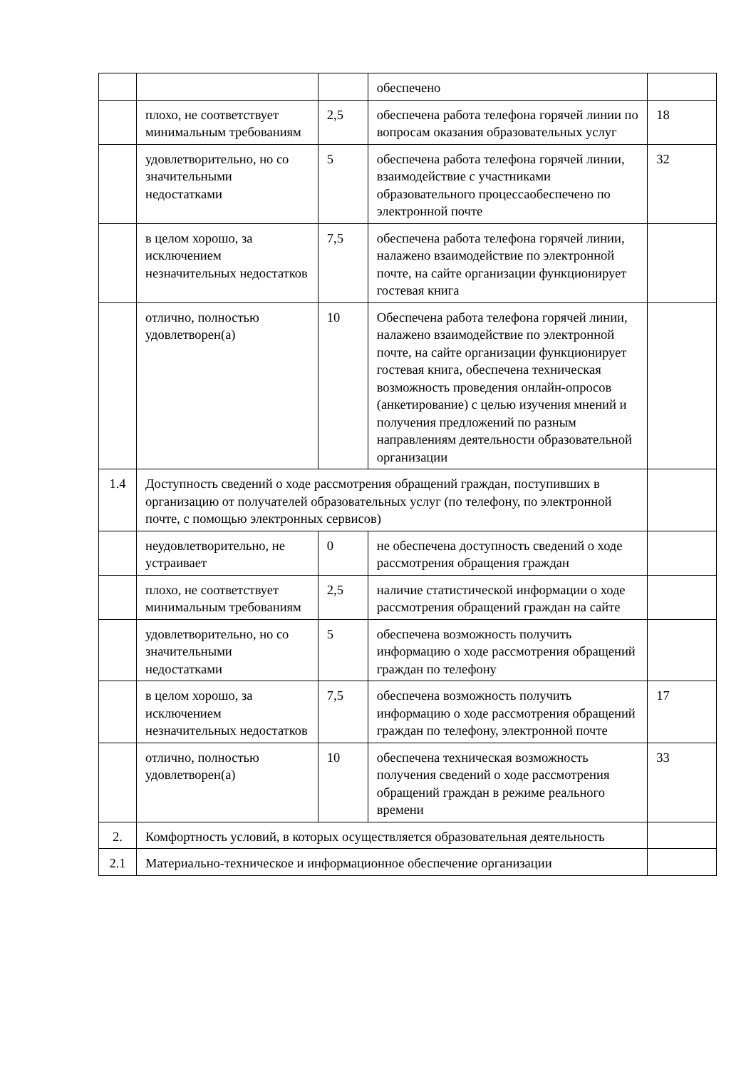| | | | обеспечено | |
| | плохо, не соответствует минимальным требованиям | 2,5 | обеспечена работа телефона горячей линии по вопросам оказания образовательных услуг | 18 |
| | удовлетворительно, но со значительными недостатками | 5 | обеспечена работа телефона горячей линии, взаимодействие с участниками образовательного процессаобеспечено по электронной почте | 32 |
| | в целом хорошо, за исключением незначительных недостатков | 7,5 | обеспечена работа телефона горячей линии, налажено взаимодействие по электронной почте, на сайте организации функционирует гостевая книга | |
| | отлично, полностью удовлетворен(а) | 10 | Обеспечена работа телефона горячей линии, налажено взаимодействие по электронной почте, на сайте организации функционирует гостевая книга, обеспечена техническая возможность проведения онлайн-опросов (анкетирование) с целью изучения мнений и получения предложений по разным направлениям деятельности образовательной организации | |
| 1.4 | Доступность сведений о ходе рассмотрения обращений граждан, поступивших в организацию от получателей образовательных услуг (по телефону, по электронной почте, с помощью электронных сервисов) | | | |
| | неудовлетворительно, не устраивает | 0 | не обеспечена доступность сведений о ходе рассмотрения обращения граждан | |
| | плохо, не соответствует минимальным требованиям | 2,5 | наличие статистической информации о ходе рассмотрения обращений граждан на сайте | |
| | удовлетворительно, но со значительными недостатками | 5 | обеспечена возможность получить информацию о ходе рассмотрения обращений граждан по телефону | |
| | в целом хорошо, за исключением незначительных недостатков | 7,5 | обеспечена возможность получить информацию о ходе рассмотрения обращений граждан по телефону, электронной почте | 17 |
| | отлично, полностью удовлетворен(а) | 10 | обеспечена техническая возможность получения сведений о ходе рассмотрения обращений граждан в режиме реального времени | 33 |
| 2. | Комфортность условий, в которых осуществляется образовательная деятельность | | | |
| 2.1 | Материально-техническое и информационное обеспечение организации | | | |